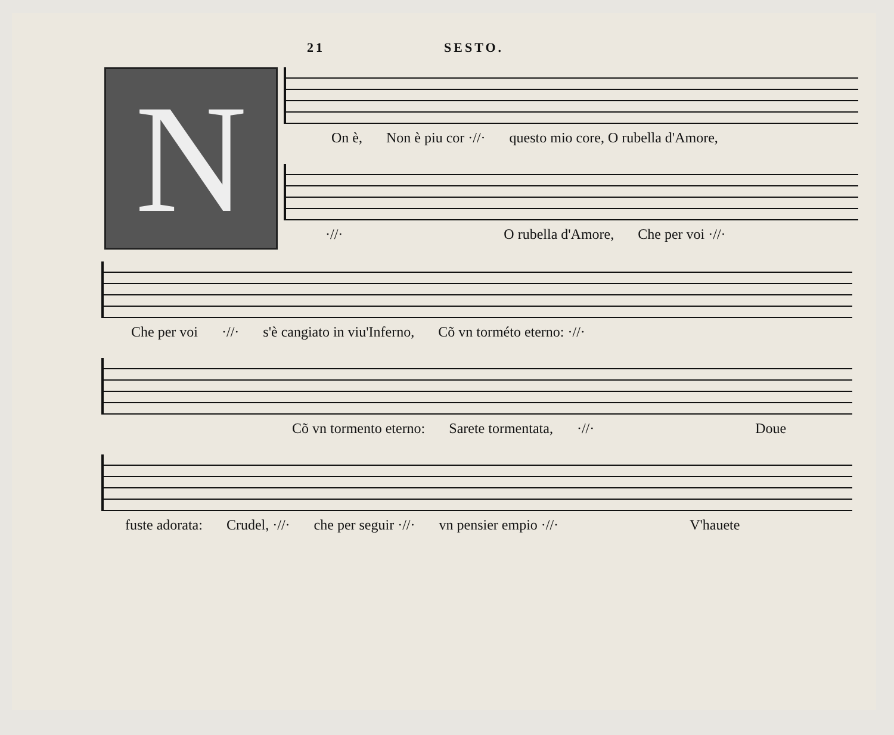21 SESTO.
N
On è, Non è piu cor ·//· questo mio core, O rubella d'Amore,
·//· O rubella d'Amore, Che per voi ·//·
Che per voi ·//· s'è cangiato in viu'Inferno, Cõ vn torméto eterno: ·//·
Cõ vn tormento eterno: Sarete tormentata, ·//· Doue
fuste adorata: Crudel, ·//· che per seguir ·//· vn pensier empio ·//· V'hauete